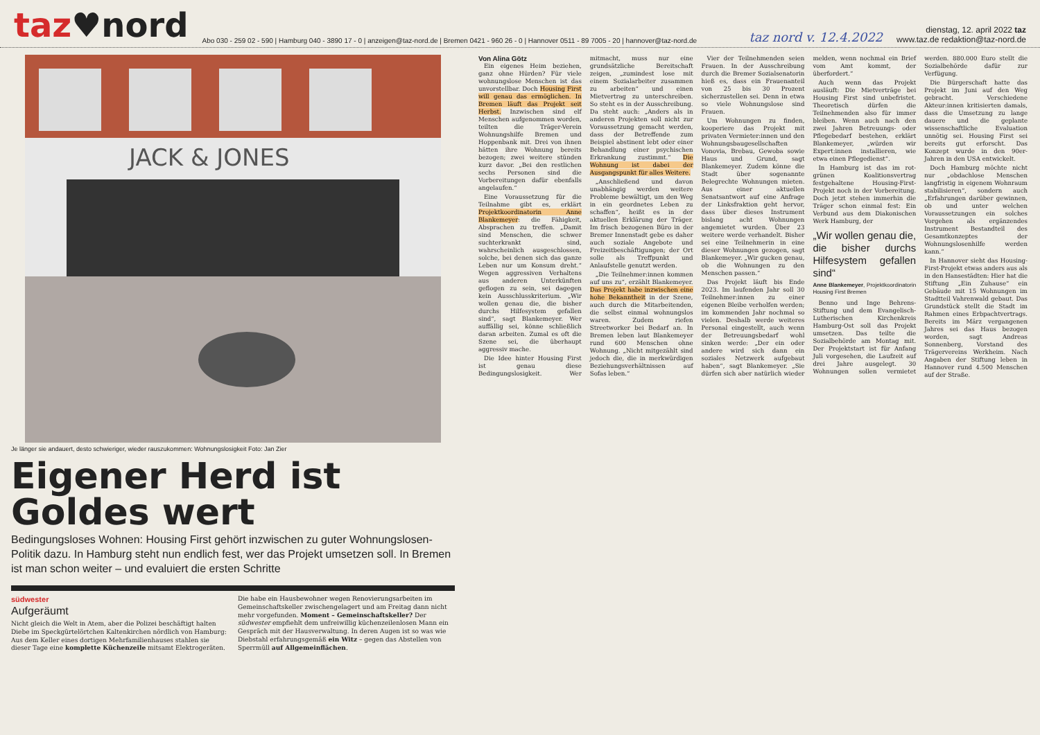taz♥nord
Abo 030 - 259 02 - 590 | Hamburg 040 - 3890 17 - 0 | anzeigen@taz-nord.de | Bremen 0421 - 960 26 - 0 | Hannover 0511 - 89 7005 - 20 | hannover@taz-nord.de
taz nord v. 12.4.2022
dienstag, 12. april 2022 taz
www.taz.de redaktion@taz-nord.de
JACK & JONES
Je länger sie andauert, desto schwieriger, wieder rauszukommen: Wohnungslosigkeit Foto: Jan Zier
Eigener Herd ist Goldes wert
Bedingungsloses Wohnen: Housing First gehört inzwischen zu guter Wohnungslosen-Politik dazu. In Hamburg steht nun endlich fest, wer das Projekt umsetzen soll. In Bremen ist man schon weiter – und evaluiert die ersten Schritte
südwester
Aufgeräumt
Nicht gleich die Welt in Atem, aber die Polizei beschäftigt halten Diebe im Speckgürtelörtchen Kaltenkirchen nördlich von Hamburg: Aus dem Keller eines dortigen Mehrfamilienhauses stahlen sie dieser Tage eine komplette Küchenzeile mitsamt Elektrogeräten. Die habe ein Hausbewohner wegen Renovierungsarbeiten im Gemeinschaftskeller zwischengelagert und am Freitag dann nicht mehr vorgefunden. Moment – Gemeinschaftskeller? Der südwester empfiehlt dem unfreiwillig küchenzeilenlosen Mann ein Gespräch mit der Hausverwaltung. In deren Augen ist so was wie Diebstahl erfahrungsgemäß ein Witz – gegen das Abstellen von Sperrmüll auf Allgemeinflächen.
Von Alina Götz
Ein eigenes Heim beziehen, ganz ohne Hürden? Für viele wohnungslose Menschen ist das unvorstellbar. Doch Housing First will genau das ermöglichen. In Bremen läuft das Projekt seit Herbst. Inzwischen sind elf Menschen aufgenommen worden, teilten die Träger-Verein Wohnungshilfe Bremen und Hoppenbank mit. Drei von ihnen hätten ihre Wohnung bereits bezogen; zwei weitere stünden kurz davor. „Bei den restlichen sechs Personen sind die Vorbereitungen dafür ebenfalls angelaufen.“
Eine Voraussetzung für die Teilnahme gibt es, erklärt Projektkoordinatorin Anne Blankemeyer: die Fähigkeit, Absprachen zu treffen. „Damit sind Menschen, die schwer suchterkrankt sind, wahrscheinlich ausgeschlossen, solche, bei denen sich das ganze Leben nur um Konsum dreht.“ Wegen aggressiven Verhaltens aus anderen Unterkünften geflogen zu sein, sei dagegen kein Ausschlusskriterium. „Wir wollen genau die, die bisher durchs Hilfesystem gefallen sind“, sagt Blankemeyer. Wer auffällig sei, könne schließlich daran arbeiten. Zumal es oft die Szene sei, die überhaupt aggressiv mache.
Die Idee hinter Housing First ist genau diese Bedingungslosigkeit. Wer mitmacht, muss nur eine grundsätzliche Bereitschaft zeigen, „zumindest lose mit einem Sozialarbeiter zusammen zu arbeiten“ und einen Mietvertrag zu unterschreiben. So steht es in der Ausschreibung. Da steht auch: „Anders als in anderen Projekten soll nicht zur Voraussetzung gemacht werden, dass der Betreffende zum Beispiel abstinent lebt oder einer Behandlung einer psychischen Erkrankung zustimmt.“ Die Wohnung ist dabei der Ausgangspunkt für alles Weitere.
„Anschließend und davon unabhängig werden weitere Probleme bewältigt, um den Weg in ein geordnetes Leben zu schaffen“, heißt es in der aktuellen Erklärung der Träger. Im frisch bezogenen Büro in der Bremer Innenstadt gebe es daher auch soziale Angebote und Freizeitbeschäftigungen; der Ort solle als Treffpunkt und Anlaufstelle genutzt werden.
„Die Teilnehmer:innen kommen auf uns zu“, erzählt Blankemeyer. Das Projekt habe inzwischen eine hohe Bekanntheit in der Szene, auch durch die Mitarbeitenden, die selbst einmal wohnungslos waren. Zudem riefen Streetworker bei Bedarf an. In Bremen leben laut Blankemeyer rund 600 Menschen ohne Wohnung. „Nicht mitgezählt sind jedoch die, die in merkwürdigen Beziehungsverhältnissen auf Sofas leben.“
Vier der Teilnehmenden seien Frauen. In der Ausschreibung durch die Bremer Sozialsenatorin hieß es, dass ein Frauenanteil von 25 bis 30 Prozent sicherzustellen sei. Denn in etwa so viele Wohnungslose sind Frauen.
Um Wohnungen zu finden, kooperiere das Projekt mit privaten Vermieter:innen und den Wohnungsbaugesellschaften Vonovia, Brebau, Gewoba sowie Haus und Grund, sagt Blankemeyer. Zudem könne die Stadt über sogenannte Belegrechte Wohnungen mieten. Aus einer aktuellen Senatsantwort auf eine Anfrage der Linksfraktion geht hervor, dass über dieses Instrument bislang acht Wohnungen angemietet wurden. Über 23 weitere werde verhandelt. Bisher sei eine Teilnehmerin in eine dieser Wohnungen gezogen, sagt Blankemeyer. „Wir gucken genau, ob die Wohnungen zu den Menschen passen.“
Das Projekt läuft bis Ende 2023. Im laufenden Jahr soll 30 Teilnehmer:innen zu einer eigenen Bleibe verholfen werden; im kommenden Jahr nochmal so vielen. Deshalb werde weiteres Personal eingestellt, auch wenn der Betreuungsbedarf wohl sinken werde: „Der ein oder andere wird sich dann ein soziales Netzwerk aufgebaut haben“, sagt Blankemeyer. „Sie dürfen sich aber natürlich wieder melden, wenn nochmal ein Brief vom Amt kommt, der überfordert.“
Auch wenn das Projekt ausläuft: Die Mietverträge bei Housing First sind unbefristet. Theoretisch dürfen die Teilnehmenden also für immer bleiben. Wenn auch nach den zwei Jahren Betreuungs- oder Pflegebedarf bestehen, erklärt Blankemeyer, „würden wir Expert:innen installieren, wie etwa einen Pflegedienst“.
In Hamburg ist das im rot-grünen Koalitionsvertrag festgehaltene Housing-First-Projekt noch in der Vorbereitung. Doch jetzt stehen immerhin die Träger schon einmal fest: Ein Verbund aus dem Diakonischen Werk Hamburg, der
„Wir wollen genau die, die bisher durchs Hilfesystem gefallen sind“Anne Blankemeyer, Projektkoordinatorin Housing First Bremen
Benno und Inge Behrens-Stiftung und dem Evangelisch-Lutherischen Kirchenkreis Hamburg-Ost soll das Projekt umsetzen. Das teilte die Sozialbehörde am Montag mit. Der Projektstart ist für Anfang Juli vorgesehen, die Laufzeit auf drei Jahre ausgelegt. 30 Wohnungen sollen vermietet werden. 880.000 Euro stellt die Sozialbehörde dafür zur Verfügung.
Die Bürgerschaft hatte das Projekt im Juni auf den Weg gebracht. Verschiedene Akteur:innen kritisierten damals, dass die Umsetzung zu lange dauere und die geplante wissenschaftliche Evaluation unnötig sei. Housing First sei bereits gut erforscht. Das Konzept wurde in den 90er-Jahren in den USA entwickelt.
Doch Hamburg möchte nicht nur „obdachlose Menschen langfristig in eigenem Wohnraum stabilisieren“, sondern auch „Erfahrungen darüber gewinnen, ob und unter welchen Voraussetzungen ein solches Vorgehen als ergänzendes Instrument Bestandteil des Gesamtkonzeptes der Wohnungslosenhilfe werden kann.“
In Hannover sieht das Housing-First-Projekt etwas anders aus als in den Hansestädten: Hier hat die Stiftung „Ein Zuhause“ ein Gebäude mit 15 Wohnungen im Stadtteil Vahrenwald gebaut. Das Grundstück stellt die Stadt im Rahmen eines Erbpachtvertrags. Bereits im März vergangenen Jahres sei das Haus bezogen worden, sagt Andreas Sonnenberg, Vorstand des Trägervereins Werkheim. Nach Angaben der Stiftung leben in Hannover rund 4.500 Menschen auf der Straße.